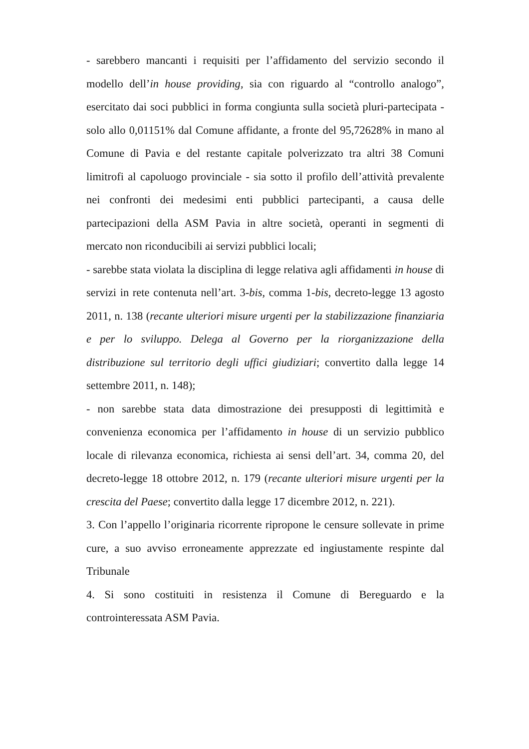- sarebbero mancanti i requisiti per l’affidamento del servizio secondo il modello dell’in house providing, sia con riguardo al “controllo analogo”, esercitato dai soci pubblici in forma congiunta sulla società pluri-partecipata - solo allo 0,01151% dal Comune affidante, a fronte del 95,72628% in mano al Comune di Pavia e del restante capitale polverizzato tra altri 38 Comuni limitrofi al capoluogo provinciale - sia sotto il profilo dell’attività prevalente nei confronti dei medesimi enti pubblici partecipanti, a causa delle partecipazioni della ASM Pavia in altre società, operanti in segmenti di mercato non riconducibili ai servizi pubblici locali;
- sarebbe stata violata la disciplina di legge relativa agli affidamenti in house di servizi in rete contenuta nell’art. 3-bis, comma 1-bis, decreto-legge 13 agosto 2011, n. 138 (recante ulteriori misure urgenti per la stabilizzazione finanziaria e per lo sviluppo. Delega al Governo per la riorganizzazione della distribuzione sul territorio degli uffici giudiziari; convertito dalla legge 14 settembre 2011, n. 148);
- non sarebbe stata data dimostrazione dei presupposti di legittimità e convenienza economica per l’affidamento in house di un servizio pubblico locale di rilevanza economica, richiesta ai sensi dell’art. 34, comma 20, del decreto-legge 18 ottobre 2012, n. 179 (recante ulteriori misure urgenti per la crescita del Paese; convertito dalla legge 17 dicembre 2012, n. 221).
3. Con l’appello l’originaria ricorrente ripropone le censure sollevate in prime cure, a suo avviso erroneamente apprezzate ed ingiustamente respinte dal Tribunale
4. Si sono costituiti in resistenza il Comune di Bereguardo e la controinteressata ASM Pavia.